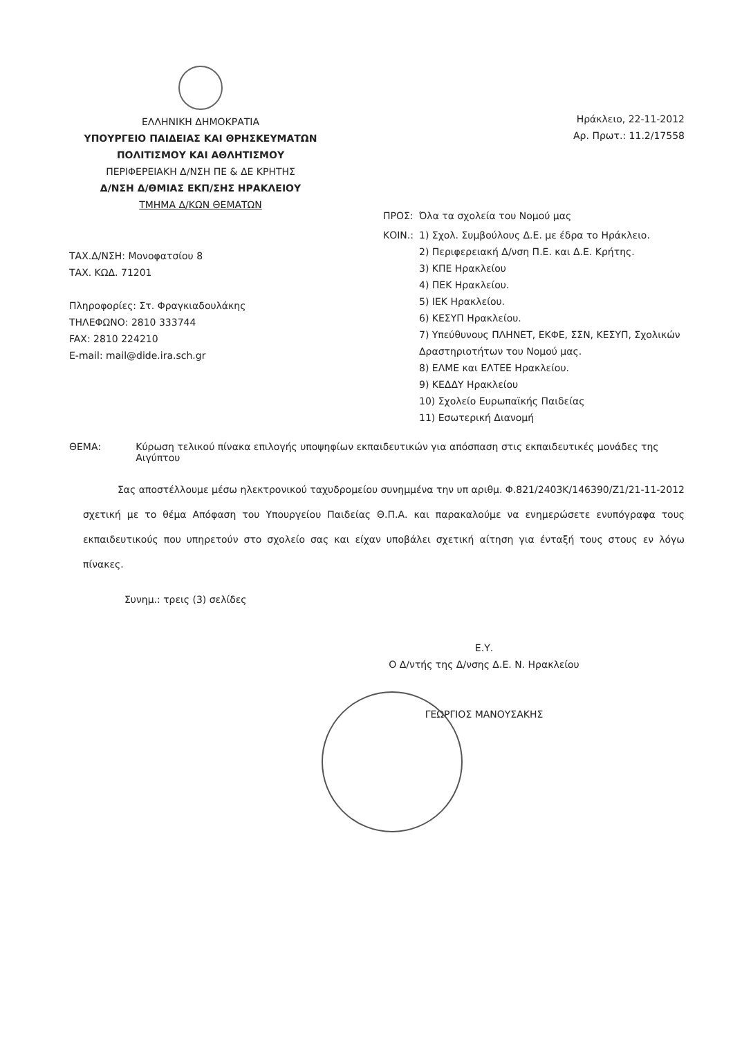ΕΛΛΗΝΙΚΗ ΔΗΜΟΚΡΑΤΙΑ
ΥΠΟΥΡΓΕΙΟ ΠΑΙΔΕΙΑΣ ΚΑΙ ΘΡΗΣΚΕΥΜΑΤΩΝ
ΠΟΛΙΤΙΣΜΟΥ ΚΑΙ ΑΘΛΗΤΙΣΜΟΥ
ΠΕΡΙΦΕΡΕΙΑΚΗ Δ/ΝΣΗ ΠΕ & ΔΕ ΚΡΗΤΗΣ
Δ/ΝΣΗ Δ/ΘΜΙΑΣ ΕΚΠ/ΣΗΣ ΗΡΑΚΛΕΙΟΥ
ΤΜΗΜΑ Δ/ΚΩΝ ΘΕΜΑΤΩΝ
Ηράκλειο, 22-11-2012
Αρ. Πρωτ.: 11.2/17558
ΤΑΧ.Δ/ΝΣΗ: Μονοφατσίου 8
ΤΑΧ. ΚΩΔ. 71201
Πληροφορίες: Στ. Φραγκιαδουλάκης
ΤΗΛΕΦΩΝΟ: 2810 333744
FAX: 2810 224210
E-mail: mail@dide.ira.sch.gr
| ΠΡΟΣ: | Όλα τα σχολεία του Νομού μας |
| ΚΟΙΝ.: | 1) Σχολ. Συμβούλους Δ.Ε. με έδρα το Ηράκλειο. 2) Περιφερειακή Δ/νση Π.Ε. και Δ.Ε. Κρήτης. 3) ΚΠΕ Ηρακλείου 4) ΠΕΚ Ηρακλείου. 5) ΙΕΚ Ηρακλείου. 6) ΚΕΣΥΠ Ηρακλείου. 7) Υπεύθυνους ΠΛΗΝΕΤ, ΕΚΦΕ, ΣΣΝ, ΚΕΣΥΠ, Σχολικών Δραστηριοτήτων του Νομού μας. 8) ΕΛΜΕ και ΕΛΤΕΕ Ηρακλείου. 9) ΚΕΔΔΥ Ηρακλείου 10) Σχολείο Ευρωπαϊκής Παιδείας 11) Εσωτερική Διανομή |
ΘΕΜΑ: Κύρωση τελικού πίνακα επιλογής υποψηφίων εκπαιδευτικών για απόσπαση στις εκπαιδευτικές μονάδες της Αιγύπτου
Σας αποστέλλουμε μέσω ηλεκτρονικού ταχυδρομείου συνημμένα την υπ αριθμ. Φ.821/2403Κ/146390/Ζ1/21-11-2012 σχετική με το θέμα Απόφαση του Υπουργείου Παιδείας Θ.Π.Α. και παρακαλούμε να ενημερώσετε ενυπόγραφα τους εκπαιδευτικούς που υπηρετούν στο σχολείο σας και είχαν υποβάλει σχετική αίτηση για ένταξή τους στους εν λόγω πίνακες.
Συνημ.: τρεις (3) σελίδες
Ε.Υ.
Ο Δ/ντής της Δ/νσης Δ.Ε. Ν. Ηρακλείου
ΓΕΩΡΓΙΟΣ ΜΑΝΟΥΣΑΚΗΣ